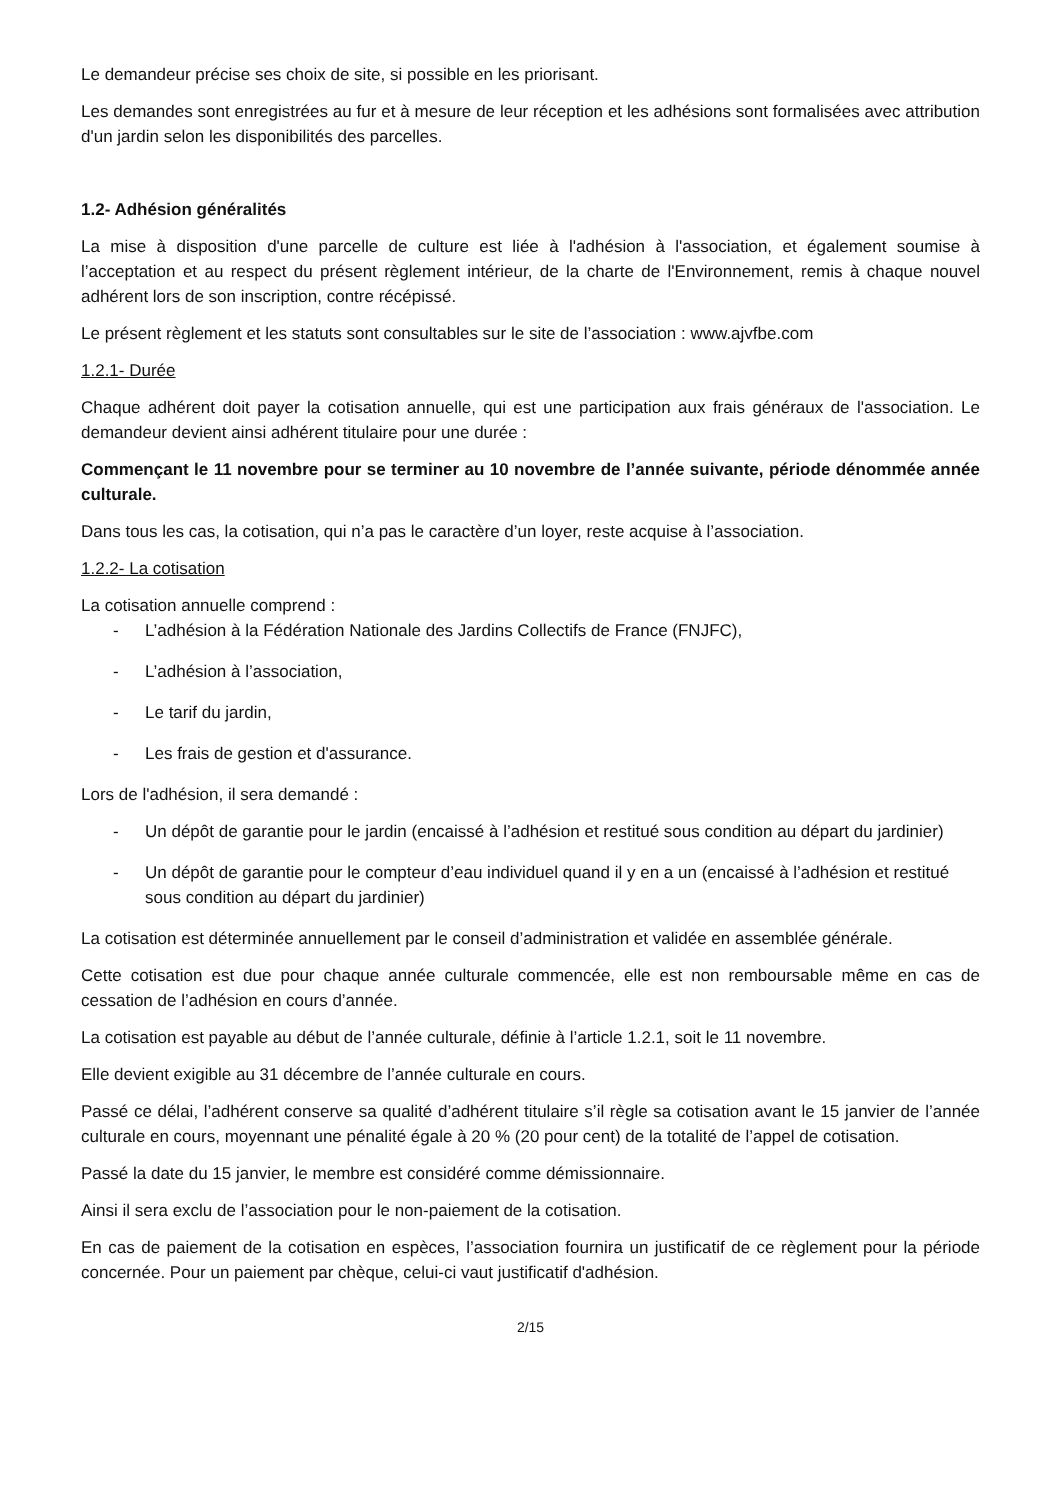Le demandeur précise ses choix de site, si possible en les priorisant.
Les demandes sont enregistrées au fur et à mesure de leur réception et les adhésions sont formalisées avec attribution d'un jardin selon les disponibilités des parcelles.
1.2- Adhésion généralités
La mise à disposition d'une parcelle de culture est liée à l'adhésion à l'association, et également soumise à l’acceptation et au respect du présent règlement intérieur, de la charte de l'Environnement, remis à chaque nouvel adhérent lors de son inscription, contre récépissé.
Le présent règlement et les statuts sont consultables sur le site de l’association : www.ajvfbe.com
1.2.1- Durée
Chaque adhérent doit payer la cotisation annuelle, qui est une participation aux frais généraux de l'association. Le demandeur devient ainsi adhérent titulaire pour une durée :
Commençant le 11 novembre pour se terminer au 10 novembre de l’année suivante, période dénommée année culturale.
Dans tous les cas, la cotisation, qui n’a pas le caractère d’un loyer, reste acquise à l’association.
1.2.2- La cotisation
La cotisation annuelle comprend :
- L’adhésion à la Fédération Nationale des Jardins Collectifs de France (FNJFC),
- L’adhésion à l’association,
- Le tarif du jardin,
- Les frais de gestion et d'assurance.
Lors de l'adhésion, il sera demandé :
- Un dépôt de garantie pour le jardin (encaissé à l’adhésion et restitué sous condition au départ du jardinier)
- Un dépôt de garantie pour le compteur d’eau individuel quand il y en a un (encaissé à l’adhésion et restitué sous condition au départ du jardinier)
La cotisation est déterminée annuellement par le conseil d’administration et validée en assemblée générale.
Cette cotisation est due pour chaque année culturale commencée, elle est non remboursable même en cas de cessation de l’adhésion en cours d’année.
La cotisation est payable au début de l’année culturale, définie à l’article 1.2.1, soit le 11 novembre.
Elle devient exigible au 31 décembre de l’année culturale en cours.
Passé ce délai, l’adhérent conserve sa qualité d’adhérent titulaire s’il règle sa cotisation avant le 15 janvier de l’année culturale en cours, moyennant une pénalité égale à 20 % (20 pour cent) de la totalité de l’appel de cotisation.
Passé la date du 15 janvier, le membre est considéré comme démissionnaire.
Ainsi il sera exclu de l’association pour le non-paiement de la cotisation.
En cas de paiement de la cotisation en espèces, l’association fournira un justificatif de ce règlement pour la période concernée. Pour un paiement par chèque, celui-ci vaut justificatif d'adhésion.
2/15